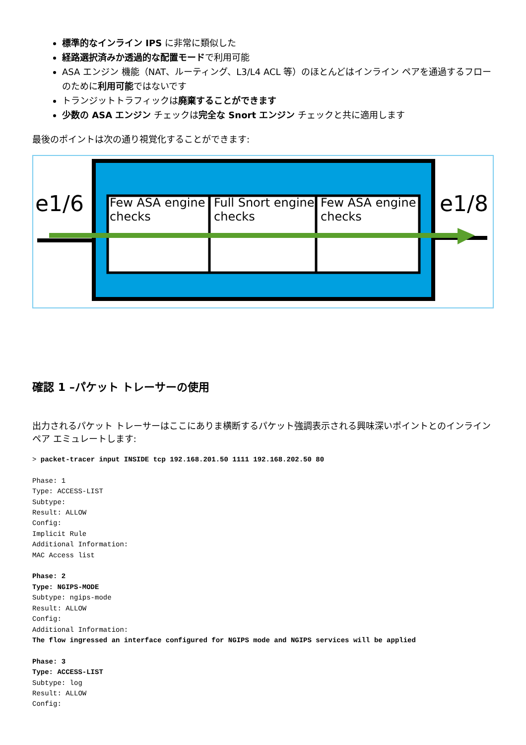標準的なインライン IPS に非常に類似した
経路選択済みか透過的な配置モードで利用可能
ASA エンジン 機能（NAT、ルーティング、L3/L4 ACL 等）のほとんどはインライン ペアを通過するフローのために利用可能ではないです
トランジットトラフィックは廃棄することができます
少数の ASA エンジン チェックは完全な Snort エンジン チェックと共に適用します
最後のポイントは次の通り視覚化することができます:
e1/6
Few ASA engine checks
Full Snort engine checks
Few ASA engine checks
e1/8
確認 1 –パケット トレーサーの使用
出力されるパケット トレーサーはここにありま横断するパケット強調表示される興味深いポイントとのインライン ペア エミュレートします:
> packet-tracer input INSIDE tcp 192.168.201.50 1111 192.168.202.50 80

Phase: 1
Type: ACCESS-LIST
Subtype:
Result: ALLOW
Config:
Implicit Rule
Additional Information:
MAC Access list

Phase: 2
Type: NGIPS-MODE
Subtype: ngips-mode
Result: ALLOW
Config:
Additional Information:
The flow ingressed an interface configured for NGIPS mode and NGIPS services will be applied

Phase: 3
Type: ACCESS-LIST
Subtype: log
Result: ALLOW
Config: